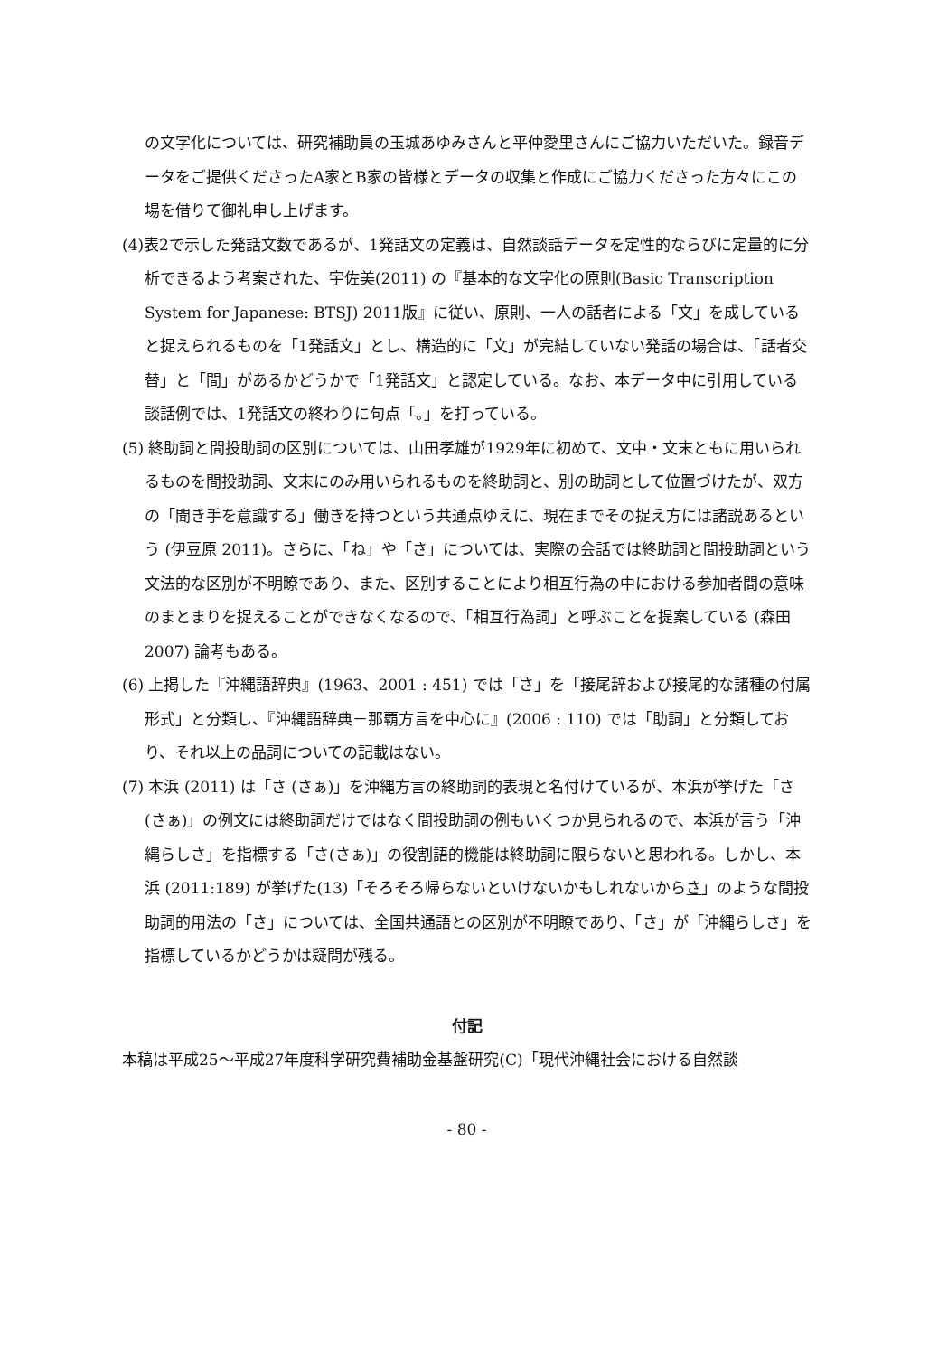の文字化については、研究補助員の玉城あゆみさんと平仲愛里さんにご協力いただいた。録音データをご提供くださったA家とB家の皆様とデータの収集と作成にご協力くださった方々にこの場を借りて御礼申し上げます。
(4)表2で示した発話文数であるが、1発話文の定義は、自然談話データを定性的ならびに定量的に分析できるよう考案された、宇佐美(2011) の『基本的な文字化の原則(Basic Transcription System for Japanese: BTSJ) 2011版』に従い、原則、一人の話者による「文」を成していると捉えられるものを「1発話文」とし、構造的に「文」が完結していない発話の場合は、「話者交替」と「間」があるかどうかで「1発話文」と認定している。なお、本データ中に引用している談話例では、1発話文の終わりに句点「。」を打っている。
(5) 終助詞と間投助詞の区別については、山田孝雄が1929年に初めて、文中・文末ともに用いられるものを間投助詞、文末にのみ用いられるものを終助詞と、別の助詞として位置づけたが、双方の「聞き手を意識する」働きを持つという共通点ゆえに、現在までその捉え方には諸説あるという (伊豆原 2011)。さらに、「ね」や「さ」については、実際の会話では終助詞と間投助詞という文法的な区別が不明瞭であり、また、区別することにより相互行為の中における参加者間の意味のまとまりを捉えることができなくなるので、「相互行為詞」と呼ぶことを提案している (森田 2007) 論考もある。
(6) 上掲した『沖縄語辞典』(1963、2001 : 451) では「さ」を「接尾辞および接尾的な諸種の付属形式」と分類し、『沖縄語辞典－那覇方言を中心に』(2006 : 110) では「助詞」と分類しており、それ以上の品詞についての記載はない。
(7) 本浜 (2011) は「さ (さぁ)」を沖縄方言の終助詞的表現と名付けているが、本浜が挙げた「さ(さぁ)」の例文には終助詞だけではなく間投助詞の例もいくつか見られるので、本浜が言う「沖縄らしさ」を指標する「さ(さぁ)」の役割語的機能は終助詞に限らないと思われる。しかし、本浜 (2011:189) が挙げた(13)「そろそろ帰らないといけないかもしれないからさ」のような間投助詞的用法の「さ」については、全国共通語との区別が不明瞭であり、「さ」が「沖縄らしさ」を指標しているかどうかは疑問が残る。
付記
本稿は平成25～平成27年度科学研究費補助金基盤研究(C)「現代沖縄社会における自然談
- 80 -